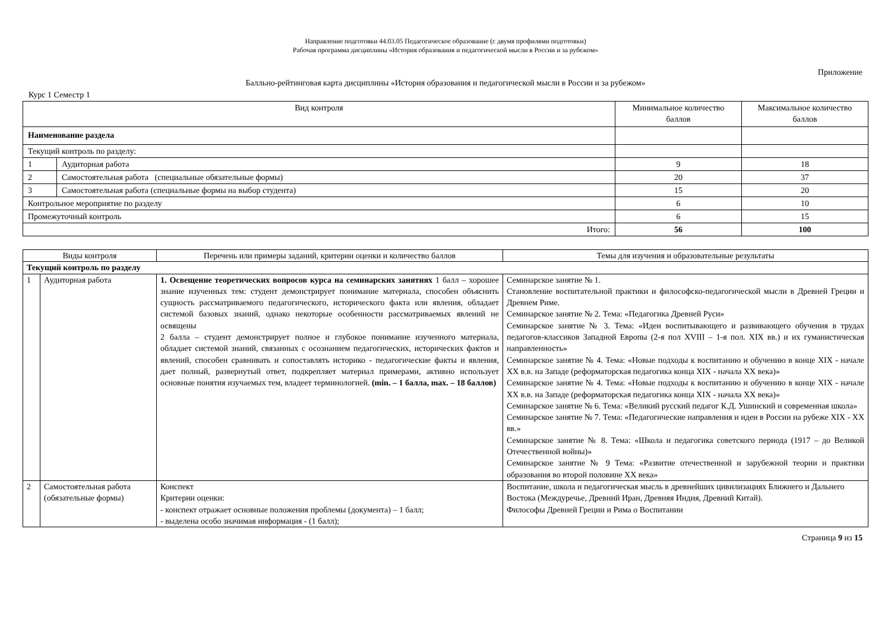Направление подготовки 44.03.05 Педагогическое образование (с двумя профилями подготовки)
Рабочая программа дисциплины «История образования и педагогической мысли в России и за рубежом»
Приложение
Балльно-рейтинговая карта дисциплины «История образования и педагогической мысли в России и за рубежом»
Курс 1 Семестр 1
| Вид контроля | | Минимальное количество баллов | Максимальное количество баллов |
| --- | --- | --- | --- |
| Наименование раздела | | | |
| Текущий контроль по разделу: | | | |
| 1 | Аудиторная работа | 9 | 18 |
| 2 | Самостоятельная работа (специальные обязательные формы) | 20 | 37 |
| 3 | Самостоятельная работа (специальные формы на выбор студента) | 15 | 20 |
| Контрольное мероприятие по разделу | | 6 | 10 |
| Промежуточный контроль | | 6 | 15 |
| Итого: | | 56 | 100 |
| Виды контроля | | Перечень или примеры заданий, критерии оценки и количество баллов | Темы для изучения и образовательные результаты |
| --- | --- | --- | --- |
| Текущий контроль по разделу | | | |
| 1 | Аудиторная работа | 1. Освещение теоретических вопросов курса на семинарских занятиях 1 балл – хорошее знание изученных тем: студент демонстрирует понимание материала, способен объяснить сущность рассматриваемого педагогического, исторического факта или явления, обладает системой базовых знаний, однако некоторые особенности рассматриваемых явлений не освящены 2 балла – студент демонстрирует полное и глубокое понимание изученного материала, обладает системой знаний, связанных с осознанием педагогических, исторических фактов и явлений, способен сравнивать и сопоставлять историко - педагогические факты и явления, дает полный, развернутый ответ, подкрепляет материал примерами, активно использует основные понятия изучаемых тем, владеет терминологией. (min. – 1 балла, max. – 18 баллов) | Семинарское занятие № 1. Становление воспитательной практики и философско-педагогической мысли в Древней Греции и Древнем Риме. Семинарское занятие № 2. Тема: «Педагогика Древней Руси» Семинарское занятие № 3. Тема: «Идеи воспитывающего и развивающего обучения в трудах педагогов-классиков Западной Европы (2-я пол XVIII – 1-я пол. XIX вв.) и их гуманистическая направленность» Семинарское занятие № 4. Тема: «Новые подходы к воспитанию и обучению в конце XIX - начале XX в.в. на Западе (реформаторская педагогика конца XIX - начала XX века)» Семинарское занятие № 4. Тема: «Новые подходы к воспитанию и обучению в конце XIX - начале XX в.в. на Западе (реформаторская педагогика конца XIX - начала XX века)» Семинарское занятие № 6. Тема: «Великий русский педагог К.Д. Ушинский и современная школа» Семинарское занятие № 7. Тема: «Педагогические направления и идеи в России на рубеже XIX - XX вв.» Семинарское занятие № 8. Тема: «Школа и педагогика советского периода (1917 – до Великой Отечественной войны)» Семинарское занятие № 9 Тема: «Развитие отечественной и зарубежной теории и практики образования во второй половине XX века» |
| 2 | Самостоятельная работа (обязательные формы) | Конспект Критерии оценки: - конспект отражает основные положения проблемы (документа) – 1 балл; - выделена особо значимая информация - (1 балл); | Воспитание, школа и педагогическая мысль в древнейших цивилизациях Ближнего и Дальнего Востока (Междуречье, Древний Иран, Древняя Индия, Древний Китай). Философы Древней Греции и Рима о Воспитании |
Страница 9 из 15